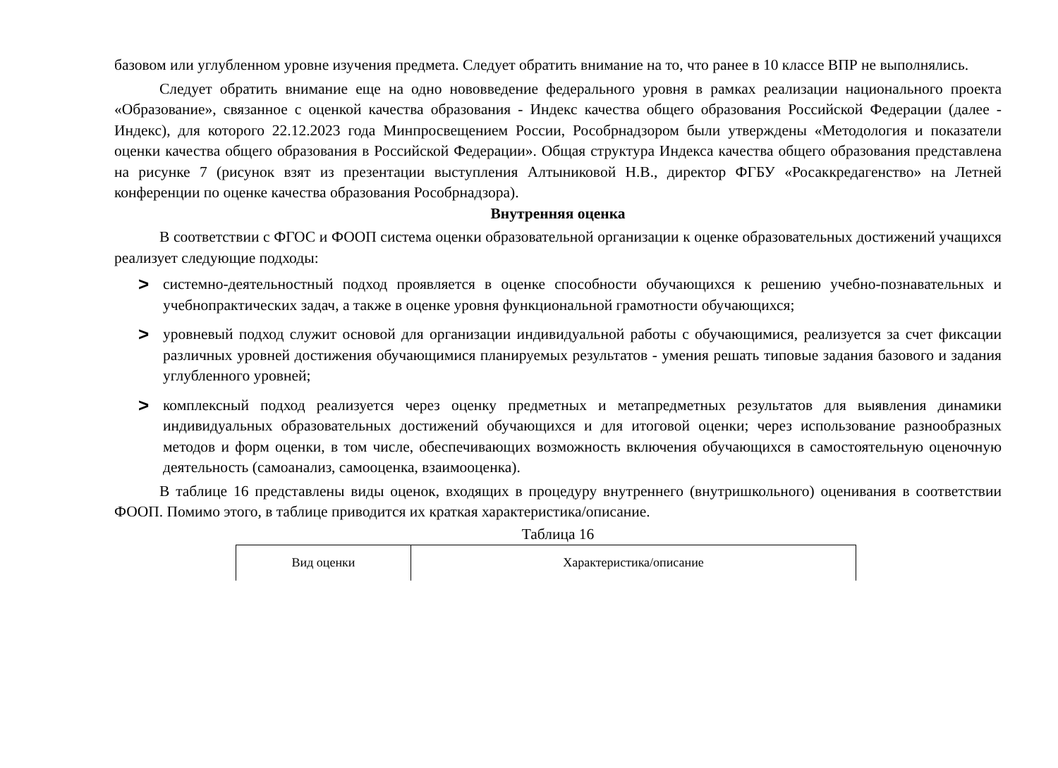базовом или углубленном уровне изучения предмета. Следует обратить внимание на то, что ранее в 10 классе ВПР не выполнялись.
Следует обратить внимание еще на одно нововведение федерального уровня в рамках реализации национального проекта «Образование», связанное с оценкой качества образования - Индекс качества общего образования Российской Федерации (далее - Индекс), для которого 22.12.2023 года Минпросвещением России, Рособрнадзором были утверждены «Методология и показатели оценки качества общего образования в Российской Федерации». Общая структура Индекса качества общего образования представлена на рисунке 7 (рисунок взят из презентации выступления Алтыниковой Н.В., директор ФГБУ «Росаккредагенство» на Летней конференции по оценке качества образования Рособрнадзора).
Внутренняя оценка
В соответствии с ФГОС и ФООП система оценки образовательной организации к оценке образовательных достижений учащихся реализует следующие подходы:
> системно-деятельностный подход проявляется в оценке способности обучающихся к решению учебно-познавательных и учебнопрактических задач, а также в оценке уровня функциональной грамотности обучающихся;
> уровневый подход служит основой для организации индивидуальной работы с обучающимися, реализуется за счет фиксации различных уровней достижения обучающимися планируемых результатов - умения решать типовые задания базового и задания углубленного уровней;
> комплексный подход реализуется через оценку предметных и метапредметных результатов для выявления динамики индивидуальных образовательных достижений обучающихся и для итоговой оценки; через использование разнообразных методов и форм оценки, в том числе, обеспечивающих возможность включения обучающихся в самостоятельную оценочную деятельность (самоанализ, самооценка, взаимооценка).
В таблице 16 представлены виды оценок, входящих в процедуру внутреннего (внутришкольного) оценивания в соответствии ФООП. Помимо этого, в таблице приводится их краткая характеристика/описание.
Таблица 16
| Вид оценки | Характеристика/описание |
| --- | --- |